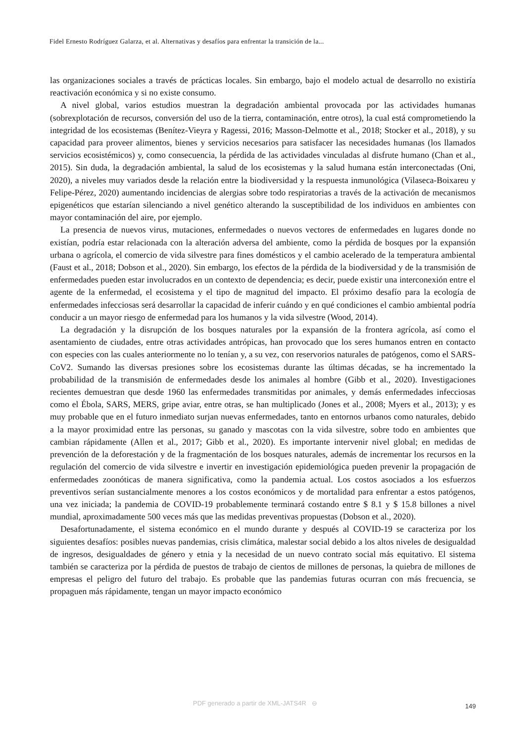Fidel Ernesto Rodríguez Galarza, et al. Alternativas y desafíos para enfrentar la transición de la...
las organizaciones sociales a través de prácticas locales. Sin embargo, bajo el modelo actual de desarrollo no existiría reactivación económica y si no existe consumo.
A nivel global, varios estudios muestran la degradación ambiental provocada por las actividades humanas (sobrexplotación de recursos, conversión del uso de la tierra, contaminación, entre otros), la cual está comprometiendo la integridad de los ecosistemas (Benítez-Vieyra y Ragessi, 2016; Masson-Delmotte et al., 2018; Stocker et al., 2018), y su capacidad para proveer alimentos, bienes y servicios necesarios para satisfacer las necesidades humanas (los llamados servicios ecosistémicos) y, como consecuencia, la pérdida de las actividades vinculadas al disfrute humano (Chan et al., 2015). Sin duda, la degradación ambiental, la salud de los ecosistemas y la salud humana están interconectadas (Oni, 2020), a niveles muy variados desde la relación entre la biodiversidad y la respuesta inmunológica (Vilaseca-Boixareu y Felipe-Pérez, 2020) aumentando incidencias de alergias sobre todo respiratorias a través de la activación de mecanismos epigenéticos que estarían silenciando a nivel genético alterando la susceptibilidad de los individuos en ambientes con mayor contaminación del aire, por ejemplo.
La presencia de nuevos virus, mutaciones, enfermedades o nuevos vectores de enfermedades en lugares donde no existían, podría estar relacionada con la alteración adversa del ambiente, como la pérdida de bosques por la expansión urbana o agrícola, el comercio de vida silvestre para fines domésticos y el cambio acelerado de la temperatura ambiental (Faust et al., 2018; Dobson et al., 2020). Sin embargo, los efectos de la pérdida de la biodiversidad y de la transmisión de enfermedades pueden estar involucrados en un contexto de dependencia; es decir, puede existir una interconexión entre el agente de la enfermedad, el ecosistema y el tipo de magnitud del impacto. El próximo desafío para la ecología de enfermedades infecciosas será desarrollar la capacidad de inferir cuándo y en qué condiciones el cambio ambiental podría conducir a un mayor riesgo de enfermedad para los humanos y la vida silvestre (Wood, 2014).
La degradación y la disrupción de los bosques naturales por la expansión de la frontera agrícola, así como el asentamiento de ciudades, entre otras actividades antrópicas, han provocado que los seres humanos entren en contacto con especies con las cuales anteriormente no lo tenían y, a su vez, con reservorios naturales de patógenos, como el SARS-CoV2. Sumando las diversas presiones sobre los ecosistemas durante las últimas décadas, se ha incrementado la probabilidad de la transmisión de enfermedades desde los animales al hombre (Gibb et al., 2020). Investigaciones recientes demuestran que desde 1960 las enfermedades transmitidas por animales, y demás enfermedades infecciosas como el Ébola, SARS, MERS, gripe aviar, entre otras, se han multiplicado (Jones et al., 2008; Myers et al., 2013); y es muy probable que en el futuro inmediato surjan nuevas enfermedades, tanto en entornos urbanos como naturales, debido a la mayor proximidad entre las personas, su ganado y mascotas con la vida silvestre, sobre todo en ambientes que cambian rápidamente (Allen et al., 2017; Gibb et al., 2020). Es importante intervenir nivel global; en medidas de prevención de la deforestación y de la fragmentación de los bosques naturales, además de incrementar los recursos en la regulación del comercio de vida silvestre e invertir en investigación epidemiológica pueden prevenir la propagación de enfermedades zoonóticas de manera significativa, como la pandemia actual. Los costos asociados a los esfuerzos preventivos serían sustancialmente menores a los costos económicos y de mortalidad para enfrentar a estos patógenos, una vez iniciada; la pandemia de COVID-19 probablemente terminará costando entre $ 8.1 y $ 15.8 billones a nivel mundial, aproximadamente 500 veces más que las medidas preventivas propuestas (Dobson et al., 2020).
Desafortunadamente, el sistema económico en el mundo durante y después al COVID-19 se caracteriza por los siguientes desafíos: posibles nuevas pandemias, crisis climática, malestar social debido a los altos niveles de desigualdad de ingresos, desigualdades de género y etnia y la necesidad de un nuevo contrato social más equitativo. El sistema también se caracteriza por la pérdida de puestos de trabajo de cientos de millones de personas, la quiebra de millones de empresas el peligro del futuro del trabajo. Es probable que las pandemias futuras ocurran con más frecuencia, se propaguen más rápidamente, tengan un mayor impacto económico
PDF generado a partir de XML-JATS4R ⊖ 149